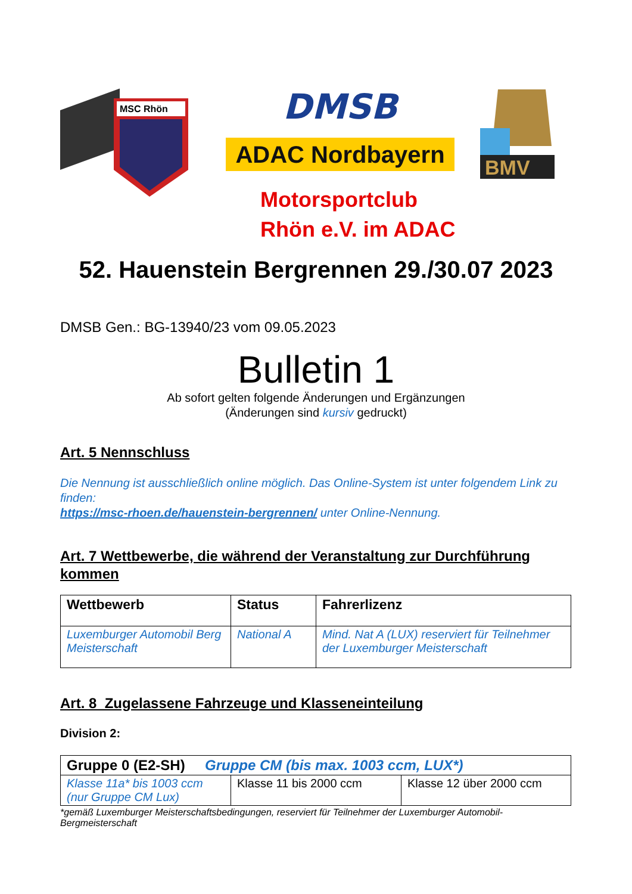MSC Rhön
DMSB
ADAC Nordbayern
BMV
Motorsportclub
Rhön e.V. im ADAC
52. Hauenstein Bergrennen 29./30.07 2023
DMSB Gen.: BG-13940/23 vom 09.05.2023
Bulletin 1
Ab sofort gelten folgende Änderungen und Ergänzungen
(Änderungen sind kursiv gedruckt)
Art. 5 Nennschluss
Die Nennung ist ausschließlich online möglich. Das Online-System ist unter folgendem Link zu finden:
https://msc-rhoen.de/hauenstein-bergrennen/ unter Online-Nennung.
Art. 7 Wettbewerbe, die während der Veranstaltung zur Durchführung kommen
| Wettbewerb | Status | Fahrerlizenz |
| Luxemburger Automobil Berg Meisterschaft | National A | Mind. Nat A (LUX) reserviert für Teilnehmer der Luxemburger Meisterschaft |
Art. 8 Zugelassene Fahrzeuge und Klasseneinteilung
Division 2:
| Gruppe 0 (E2-SH) Gruppe CM (bis max. 1003 ccm, LUX*) | | |
| Klasse 11a* bis 1003 ccm (nur Gruppe CM Lux) | Klasse 11 bis 2000 ccm | Klasse 12 über 2000 ccm |
*gemäß Luxemburger Meisterschaftsbedingungen, reserviert für Teilnehmer der Luxemburger Automobil-Bergmeisterschaft